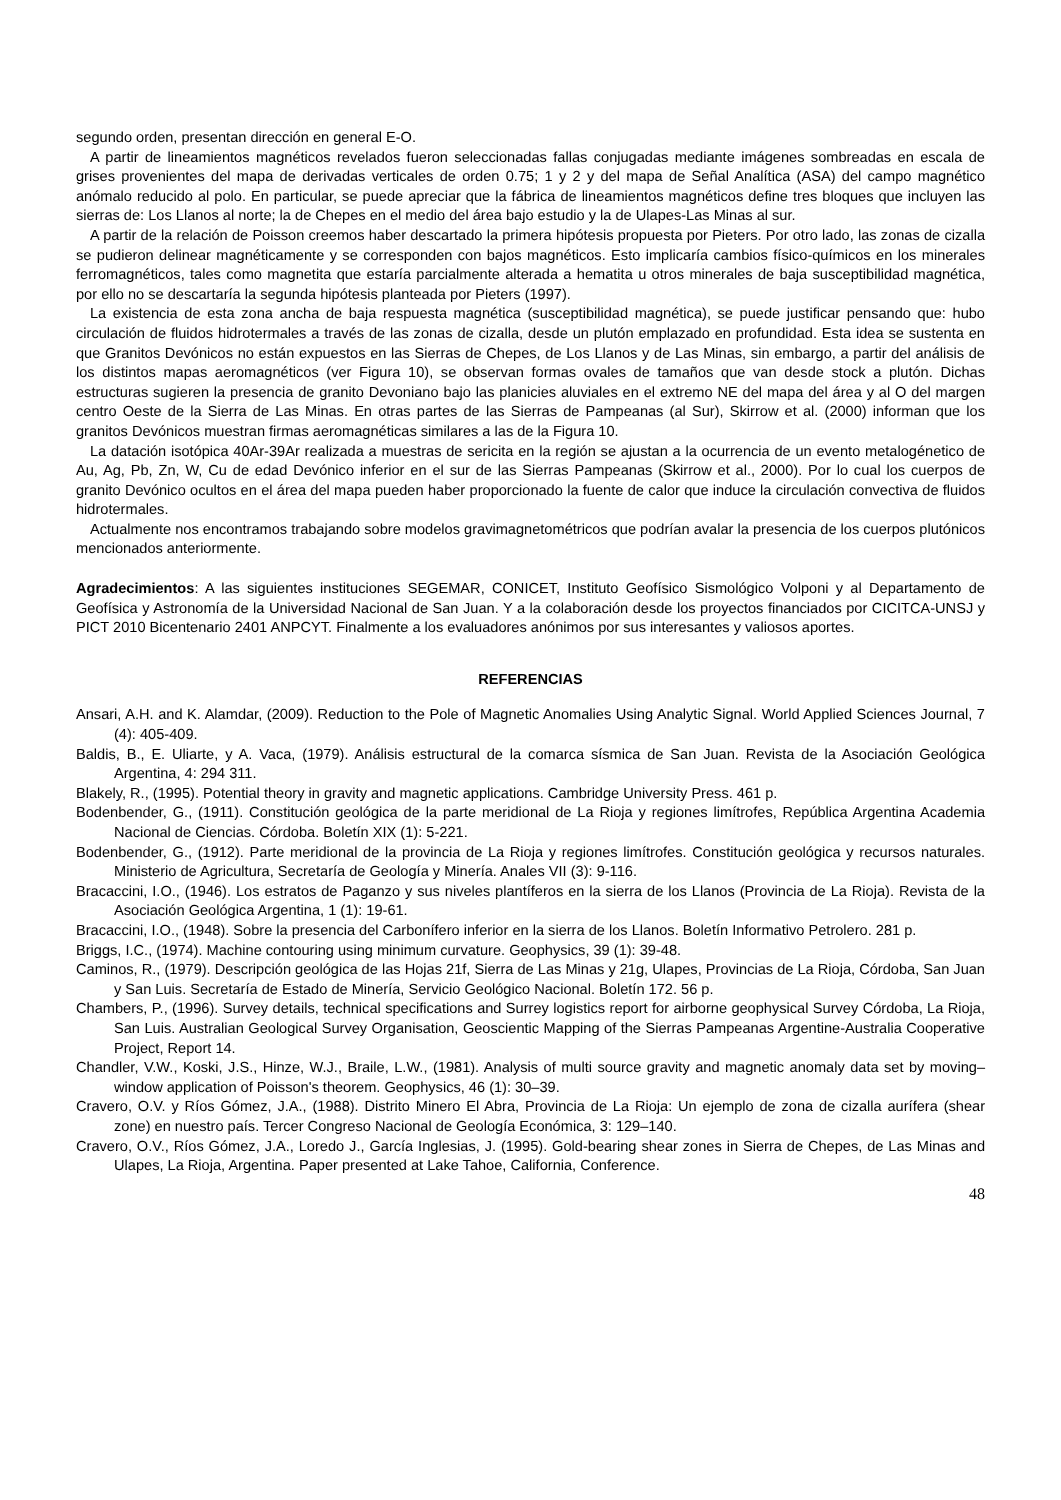segundo orden, presentan dirección en general E-O.
A partir de lineamientos magnéticos revelados fueron seleccionadas fallas conjugadas mediante imágenes sombreadas en escala de grises provenientes del mapa de derivadas verticales de orden 0.75; 1 y 2 y del mapa de Señal Analítica (ASA) del campo magnético anómalo reducido al polo. En particular, se puede apreciar que la fábrica de lineamientos magnéticos define tres bloques que incluyen las sierras de: Los Llanos al norte; la de Chepes en el medio del área bajo estudio y la de Ulapes-Las Minas al sur.
A partir de la relación de Poisson creemos haber descartado la primera hipótesis propuesta por Pieters. Por otro lado, las zonas de cizalla se pudieron delinear magnéticamente y se corresponden con bajos magnéticos. Esto implicaría cambios físico-químicos en los minerales ferromagnéticos, tales como magnetita que estaría parcialmente alterada a hematita u otros minerales de baja susceptibilidad magnética, por ello no se descartaría la segunda hipótesis planteada por Pieters (1997).
La existencia de esta zona ancha de baja respuesta magnética (susceptibilidad magnética), se puede justificar pensando que: hubo circulación de fluidos hidrotermales a través de las zonas de cizalla, desde un plutón emplazado en profundidad. Esta idea se sustenta en que Granitos Devónicos no están expuestos en las Sierras de Chepes, de Los Llanos y de Las Minas, sin embargo, a partir del análisis de los distintos mapas aeromagnéticos (ver Figura 10), se observan formas ovales de tamaños que van desde stock a plutón. Dichas estructuras sugieren la presencia de granito Devoniano bajo las planicies aluviales en el extremo NE del mapa del área y al O del margen centro Oeste de la Sierra de Las Minas. En otras partes de las Sierras de Pampeanas (al Sur), Skirrow et al. (2000) informan que los granitos Devónicos muestran firmas aeromagnéticas similares a las de la Figura 10.
La datación isotópica 40Ar-39Ar realizada a muestras de sericita en la región se ajustan a la ocurrencia de un evento metalogénetico de Au, Ag, Pb, Zn, W, Cu de edad Devónico inferior en el sur de las Sierras Pampeanas (Skirrow et al., 2000). Por lo cual los cuerpos de granito Devónico ocultos en el área del mapa pueden haber proporcionado la fuente de calor que induce la circulación convectiva de fluidos hidrotermales.
Actualmente nos encontramos trabajando sobre modelos gravimagnetométricos que podrían avalar la presencia de los cuerpos plutónicos mencionados anteriormente.
Agradecimientos: A las siguientes instituciones SEGEMAR, CONICET, Instituto Geofísico Sismológico Volponi y al Departamento de Geofísica y Astronomía de la Universidad Nacional de San Juan. Y a la colaboración desde los proyectos financiados por CICITCA-UNSJ y PICT 2010 Bicentenario 2401 ANPCYT. Finalmente a los evaluadores anónimos por sus interesantes y valiosos aportes.
REFERENCIAS
Ansari, A.H. and K. Alamdar, (2009). Reduction to the Pole of Magnetic Anomalies Using Analytic Signal. World Applied Sciences Journal, 7 (4): 405-409.
Baldis, B., E. Uliarte, y A. Vaca, (1979). Análisis estructural de la comarca sísmica de San Juan. Revista de la Asociación Geológica Argentina, 4: 294 311.
Blakely, R., (1995). Potential theory in gravity and magnetic applications. Cambridge University Press. 461 p.
Bodenbender, G., (1911). Constitución geológica de la parte meridional de La Rioja y regiones limítrofes, República Argentina Academia Nacional de Ciencias. Córdoba. Boletín XIX (1): 5-221.
Bodenbender, G., (1912). Parte meridional de la provincia de La Rioja y regiones limítrofes. Constitución geológica y recursos naturales. Ministerio de Agricultura, Secretaría de Geología y Minería. Anales VII (3): 9-116.
Bracaccini, I.O., (1946). Los estratos de Paganzo y sus niveles plantíferos en la sierra de los Llanos (Provincia de La Rioja). Revista de la Asociación Geológica Argentina, 1 (1): 19-61.
Bracaccini, I.O., (1948). Sobre la presencia del Carbonífero inferior en la sierra de los Llanos. Boletín Informativo Petrolero. 281 p.
Briggs, I.C., (1974). Machine contouring using minimum curvature. Geophysics, 39 (1): 39-48.
Caminos, R., (1979). Descripción geológica de las Hojas 21f, Sierra de Las Minas y 21g, Ulapes, Provincias de La Rioja, Córdoba, San Juan y San Luis. Secretaría de Estado de Minería, Servicio Geológico Nacional. Boletín 172. 56 p.
Chambers, P., (1996). Survey details, technical specifications and Surrey logistics report for airborne geophysical Survey Córdoba, La Rioja, San Luis. Australian Geological Survey Organisation, Geoscientic Mapping of the Sierras Pampeanas Argentine-Australia Cooperative Project, Report 14.
Chandler, V.W., Koski, J.S., Hinze, W.J., Braile, L.W., (1981). Analysis of multi source gravity and magnetic anomaly data set by moving–window application of Poisson's theorem. Geophysics, 46 (1): 30–39.
Cravero, O.V. y Ríos Gómez, J.A., (1988). Distrito Minero El Abra, Provincia de La Rioja: Un ejemplo de zona de cizalla aurífera (shear zone) en nuestro país. Tercer Congreso Nacional de Geología Económica, 3: 129–140.
Cravero, O.V., Ríos Gómez, J.A., Loredo J., García Inglesias, J. (1995). Gold-bearing shear zones in Sierra de Chepes, de Las Minas and Ulapes, La Rioja, Argentina. Paper presented at Lake Tahoe, California, Conference.
48